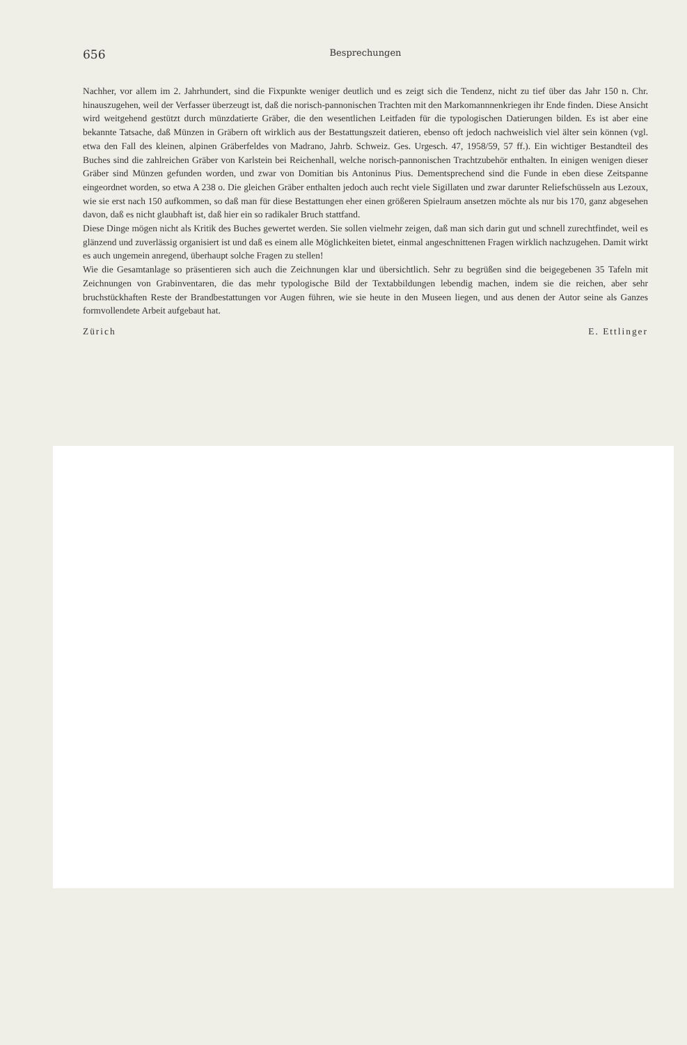656 Besprechungen
Nachher, vor allem im 2. Jahrhundert, sind die Fixpunkte weniger deutlich und es zeigt sich die Tendenz, nicht zu tief über das Jahr 150 n. Chr. hinauszugehen, weil der Verfasser überzeugt ist, daß die norisch-pannonischen Trachten mit den Markomannnenkriegen ihr Ende finden. Diese Ansicht wird weitgehend gestützt durch münzdatierte Gräber, die den wesentlichen Leitfaden für die typologischen Datierungen bilden. Es ist aber eine bekannte Tatsache, daß Münzen in Gräbern oft wirklich aus der Bestattungszeit datieren, ebenso oft jedoch nachweislich viel älter sein können (vgl. etwa den Fall des kleinen, alpinen Gräberfeldes von Madrano, Jahrb. Schweiz. Ges. Urgesch. 47, 1958/59, 57 ff.). Ein wichtiger Bestandteil des Buches sind die zahlreichen Gräber von Karlstein bei Reichenhall, welche norisch-pannonischen Trachtzubehör enthalten. In einigen wenigen dieser Gräber sind Münzen gefunden worden, und zwar von Domitian bis Antoninus Pius. Dementsprechend sind die Funde in eben diese Zeitspanne eingeordnet worden, so etwa A 238 o. Die gleichen Gräber enthalten jedoch auch recht viele Sigillaten und zwar darunter Reliefschüsseln aus Lezoux, wie sie erst nach 150 aufkommen, so daß man für diese Bestattungen eher einen größeren Spielraum ansetzen möchte als nur bis 170, ganz abgesehen davon, daß es nicht glaubhaft ist, daß hier ein so radikaler Bruch stattfand.
Diese Dinge mögen nicht als Kritik des Buches gewertet werden. Sie sollen vielmehr zeigen, daß man sich darin gut und schnell zurechtfindet, weil es glänzend und zuverlässig organisiert ist und daß es einem alle Möglichkeiten bietet, einmal angeschnittenen Fragen wirklich nachzugehen. Damit wirkt es auch ungemein anregend, überhaupt solche Fragen zu stellen!
Wie die Gesamtanlage so präsentieren sich auch die Zeichnungen klar und übersichtlich. Sehr zu begrüßen sind die beigegebenen 35 Tafeln mit Zeichnungen von Grabinventaren, die das mehr typologische Bild der Textabbildungen lebendig machen, indem sie die reichen, aber sehr bruchstückhaften Reste der Brandbestattungen vor Augen führen, wie sie heute in den Museen liegen, und aus denen der Autor seine als Ganzes formvollendete Arbeit aufgebaut hat.
Zürich E. Ettlinger